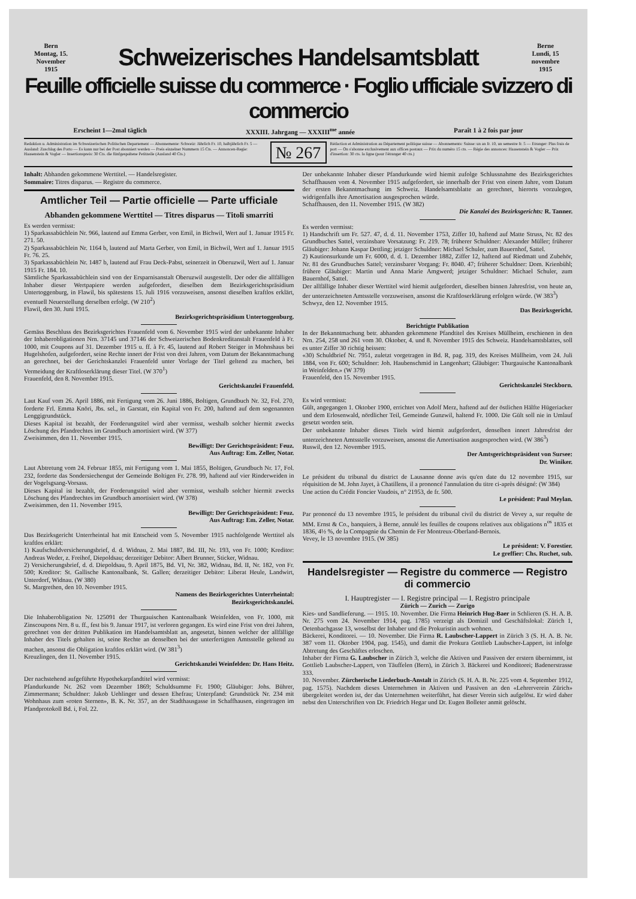Bern
Montag, 15. November
1915
Schweizerisches Handelsamtsblatt
Berne
Lundi, 15 novembre
1915
Feuille officielle suisse du commerce · Foglio ufficiale svizzero di commercio
Erscheint 1—2mal täglich XXXIII. Jahrgang — XXXIII<sup>me</sup> année Paraît 1 à 2 fois par jour
Redaktion u. Administration im Schweizerischen Politischen Departement — Abonnemente: Schweiz: Jährlich Fr. 10, halbjährlich Fr. 5 — Ausland: Zuschlag des Porto — Es kann nur bei der Post abonniert werden — Preis einzelner Nummern 15 Cts. — Annoncen-Regie: Haasenstein & Vogler — Insertionspreis: 30 Cts. die fünfgespaltene Petitzeile (Ausland 40 Cts.)
№ 267
Rédaction et Administration au Département politique suisse — Abonnements: Suisse: un an fr. 10, un semestre fr. 5 — Etranger: Plus frais de port — On s'abonne exclusivement aux offices postaux — Prix du numéro 15 cts. — Régie des annonces: Haasenstein & Vogler — Prix d'insertion: 30 cts. la ligne (pour l'étranger 40 cts.)
Inhalt: Abhanden gekommene Werttitel. — Handelsregister.
Sommaire: Titres disparus. — Registre du commerce.
Amtlicher Teil — Partie officielle — Parte ufficiale
Abhanden gekommene Werttitel — Titres disparus — Titoli smarriti
Es werden vermisst:
1) Sparkassabüchlein Nr. 966, lautend auf Emma Gerber, von Emil, in Bichwil, Wert auf 1. Januar 1915 Fr. 271. 50.
2) Sparkassabüchlein Nr. 1164 b, lautend auf Marta Gerber, von Emil, in Bichwil, Wert auf 1. Januar 1915 Fr. 76. 25.
3) Sparkassabüchlein Nr. 1487 b, lautend auf Frau Deck-Pabst, seinerzeit in Oberuzwil, Wert auf 1. Januar 1915 Fr. 184. 10.
Sämtliche Sparkassabüchlein sind von der Ersparnisanstalt Oberuzwil ausgestellt. Der oder die allfälligen Inhaber dieser Wertpapiere werden aufgefordert, dieselben dem Bezirksgerichtspräsidium Untertoggenburg, in Flawil, bis spätestens 15. Juli 1916 vorzuweisen, ansonst dieselben kraftlos erklärt, eventuell Neuerstellung derselben erfolgt. (W 210<sup>2</sup>)
Flawil, den 30. Juni 1915.
Bezirksgerichtspräsidium Untertoggenburg.
Gemäss Beschluss des Bezirksgerichtes Frauenfeld vom 6. November 1915 wird der unbekannte Inhaber der Inhaberobligationen Nrn. 37145 und 37146 der Schweizerischen Bodenkreditanstalt Frauenfeld à Fr. 1000, mit Coupons auf 31. Dezember 1915 u. ff. à Fr. 45, lautend auf Robert Steiger in Mohnshaus bei Hugelshofen, aufgefordert, seine Rechte innert der Frist von drei Jahren, vom Datum der Bekanntmachung an gerechnet, bei der Gerichtskanzlei Frauenfeld unter Vorlage der Titel geltend zu machen, bei Vermeidung der Kraftloserklärung dieser Titel. (W 370<sup>1</sup>)
Frauenfeld, den 8. November 1915.
Gerichtskanzlei Frauenfeld.
Laut Kauf vom 26. April 1886, mit Fertigung vom 26. Juni 1886, Boltigen, Grundbuch Nr. 32, Fol. 270, forderte Frl. Emma Knöri, Jbs. sel., in Garstatt, ein Kapital von Fr. 200, haftend auf dem sogenannten Lenggigrundstück.
Dieses Kapital ist bezahlt, der Forderungstitel wird aber vermisst, weshalb solcher hiermit zwecks Löschung des Pfandrechtes im Grundbuch amortisiert wird. (W 377)
Zweisimmen, den 11. November 1915.
Bewilligt: Der Gerichtspräsident: Feuz.
Aus Auftrag: Em. Zeller, Notar.
Laut Abtretung vom 24. Februar 1855, mit Fertigung vom 1. Mai 1855, Boltigen, Grundbuch Nr. 17, Fol. 232, forderte das Sondersiechengut der Gemeinde Boltigen Fr. 278. 99, haftend auf vier Rinderweiden in der Vogelsgsang-Vorsass.
Dieses Kapital ist bezahlt, der Forderungstitel wird aber vermisst, weshalb solcher hiermit zwecks Löschung des Pfandrechtes im Grundbuch amortisiert wird. (W 378)
Zweisimmen, den 11. November 1915.
Bewilligt: Der Gerichtspräsident: Feuz.
Aus Auftrag: Em. Zeller, Notar.
Das Bezirksgericht Unterrheintal hat mit Entscheid vom 5. November 1915 nachfolgende Werttitel als kraftlos erklärt:
1) Kaufschuldversicherungsbrief, d. d. Widnau, 2. Mai 1887, Bd. III, Nr. 193, von Fr. 1000; Kreditor: Andreas Weder, z. Freihof, Diepoldsau; derzeitiger Debitor: Albert Brunner, Sticker, Widnau.
2) Versicherungsbrief, d. d. Diepoldsau, 9. April 1875, Bd. VI, Nr. 382, Widnau, Bd. II, Nr. 182, von Fr. 500; Kreditor: St. Gallische Kantonalbank, St. Gallen; derzeitiger Debitor: Liberat Heule, Landwirt, Unterdorf, Widnau. (W 380)
St. Margrethen, den 10. November 1915.
Namens des Bezirksgerichtes Unterrheintal:
Bezirksgerichtskanzlei.
Die Inhaberobligation Nr. 125091 der Thurgauischen Kantonalbank Weinfelden, von Fr. 1000, mit Zinscoupons Nrn. 8 u. ff., fest bis 9. Januar 1917, ist verloren gegangen. Es wird eine Frist von drei Jahren, gerechnet von der dritten Publikation im Handelsamtsblatt an, angesetzt, binnen welcher der allfällige Inhaber des Titels gehalten ist, seine Rechte an denselben bei der unterfertigten Amtsstelle geltend zu machen, ansonst die Obligation kraftlos erklärt wird. (W 381<sup>3</sup>)
Kreuzlingen, den 11. November 1915.
Gerichtskanzlei Weinfelden: Dr. Hans Heitz.
Der nachstehend aufgeführte Hypothekarpfandtitel wird vermisst:
Pfandurkunde Nr. 262 vom Dezember 1869; Schuldsumme Fr. 1900; Gläubiger: Johs. Bührer, Zimmermann; Schuldner: Jakob Uehlinger und dessen Ehefrau; Unterpfand: Grundstück Nr. 234 mit Wohnhaus zum «roten Sternen», B. K. Nr. 357, an der Stadthausgasse in Schaffhausen, eingetragen im Pfandprotokoll Bd. i, Fol. 22.
Der unbekannte Inhaber dieser Pfandurkunde wird hiemit zufolge Schlussnahme des Bezirksgerichtes Schaffhausen vom 4. November 1915 aufgefordert, sie innerhalb der Frist von einem Jahre, vom Datum der ersten Bekanntmachung im Schweiz. Handelsamtsblatte an gerechnet, hierorts vorzulegen, widrigenfalls ihre Amortisation ausgesprochen würde.
Schaffhausen, den 11. November 1915. (W 382)
Die Kanzlei des Bezirksgerichts: R. Tanner.
Es werden vermisst:
1) Handschrift um Fr. 527. 47, d. d. 11. November 1753, Ziffer 10, haftend auf Matte Struss, Nr. 82 des Grundbuches Sattel, verzinsbare Vorsatzung: Fr. 219. 78; früherer Schuldner: Alexander Müller; früherer Gläubiger: Johann Kaspar Dettling; jetziger Schuldner: Michael Schuler, zum Bauernhof, Sattel.
2) Kautionsurkunde um Fr. 6000, d. d. 1. Dezember 1882, Ziffer 12, haftend auf Riedmatt und Zubehör, Nr. 81 des Grundbuches Sattel; verzinsbarer Vorgang: Fr. 8040. 47; früherer Schuldner: Dom. Krienbühl; frühere Gläubiger: Martin und Anna Marie Amgwerd; jetziger Schuldner: Michael Schuler, zum Bauernhof, Sattel.
Der allfällige Inhaber dieser Werttitel wird hiemit aufgefordert, dieselben binnen Jahresfrist, von heute an, der unterzeichneten Amtsstelle vorzuweisen, ansonst die Kraftloserklärung erfolgen würde. (W 383<sup>3</sup>)
Schwyz, den 12. November 1915.
Das Bezirksgericht.
Berichtigte Publikation
In der Bekanntmachung betr. abhanden gekommene Pfandtitel des Kreises Müllheim, erschienen in den Nrn. 254, 258 und 261 vom 30. Oktober, 4. und 8. November 1915 des Schweiz. Handelsamtsblattes, soll es unter Ziffer 30 richtig heissen:
«30) Schuldbrief Nr. 7951, zuletzt vorgetragen in Bd. R, pag. 319, des Kreises Müllheim, vom 24. Juli 1884, von Fr. 600; Schuldner: Joh. Haubenschmid in Langenhart; Gläubiger: Thurgauische Kantonalbank in Weinfelden.» (W 379)
Frauenfeld, den 15. November 1915.
Gerichtskanzlei Steckborn.
Es wird vermisst:
Gült, angegangen 1. Oktober 1900, errichtet von Adolf Merz, haftend auf der östlichen Hälfte Hügeriacker und dem Erlosenwald, nördlicher Teil, Gemeinde Gunzwil, haltend Fr. 1000. Die Gült soll nie in Umlauf gesetzt worden sein.
Der unbekannte Inhaber dieses Titels wird hiemit aufgefordert, denselben innert Jahresfrist der unterzeichneten Amtsstelle vorzuweisen, ansonst die Amortisation ausgesprochen wird. (W 386<sup>3</sup>)
Ruswil, den 12. November 1915.
Der Amtsgerichtspräsident von Sursee:
Dr. Winiker.
Le président du tribunal du district de Lausanne donne avis qu'en date du 12 novembre 1915, sur réquisition de M. John Jayet, à Chatillens, il a prononcé l'annulation du titre ci-après désigné: (W 384)
Une action du Crédit Foncier Vaudois, n° 21953, de fr. 500.
Le président: Paul Meylan.
Par prononcé du 13 novembre 1915, le président du tribunal civil du district de Vevey a, sur requête de MM. Ernst & Co., banquiers, à Berne, annulé les feuilles de coupons relatives aux obligations n<sup>os</sup> 1835 et 1836, 4½ %, de la Compagnie du Chemin de Fer Montreux-Oberland-Bernois.
Vevey, le 13 novembre 1915. (W 385)
Le président: V. Forestier.
Le greffier: Chs. Ruchet, sub.
Handelsregister — Registre du commerce — Registro di commercio
I. Hauptregister — I. Registre principal — I. Registro principale
Zürich — Zurich — Zurigo
Kies- und Sandlieferung. — 1915. 10. November. Die Firma Heinrich Hug-Baer in Schlieren (S. H. A. B. Nr. 275 vom 24. November 1914, pag. 1785) verzeigt als Domizil und Geschäftslokal: Zürich 1, Oetenbachgasse 13, woselbst der Inhaber und die Prokuristin auch wohnen.
Bäckerei, Konditorei. — 10. November. Die Firma R. Laubscher-Lappert in Zürich 3 (S. H. A. B. Nr. 387 vom 11. Oktober 1904, pag. 1545), und damit die Prokura Gottlieb Laubscher-Lappert, ist infolge Abtretung des Geschäftes erloschen.
Inhaber der Firma G. Laubscher in Zürich 3, welche die Aktiven und Passiven der erstern übernimmt, ist Gottlieb Laubscher-Lappert, von Täuffelen (Bern), in Zürich 3. Bäckerei und Konditorei; Badenerstrasse 333.
10. November. Zürcherische Liederbuch-Anstalt in Zürich (S. H. A. B. Nr. 225 vom 4. September 1912, pag. 1575). Nachdem dieses Unternehmen in Aktiven und Passiven an den «Lehrerverein Zürich» übergeleitet worden ist, der das Unternehmen weiterführt, hat dieser Verein sich aufgelöst. Er wird daher nebst den Unterschriften von Dr. Friedrich Hegar und Dr. Eugen Bolleter anmit gelöscht.